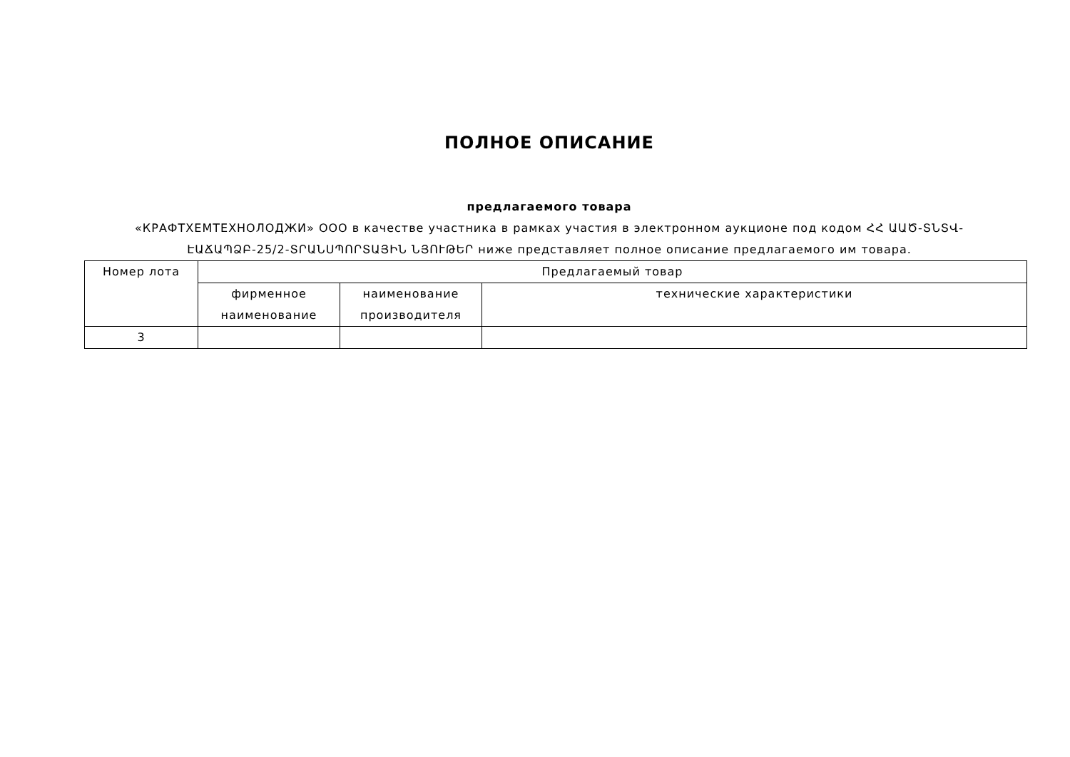ПОЛНОЕ ОПИСАНИЕ
предлагаемого товара
«КРАФТХЕМТЕХНОЛОДЖИ» ООО в качестве участника в рамках участия в электронном аукционе под кодом ՀՀ ԱԱԾ-ՏՆՏՎ-ԷԱՃԱՊՁԲ-25/2-ՏՐԱՆՍՊՈՐՏԱՅԻՆ ՆՅՈՒԹԵՐ ниже представляет полное описание предлагаемого им товара.
| Номер лота | Предлагаемый товар | | |
| --- | --- | --- | --- |
| | фирменное наименование | наименование производителя | технические характеристики |
| 3 | | | |